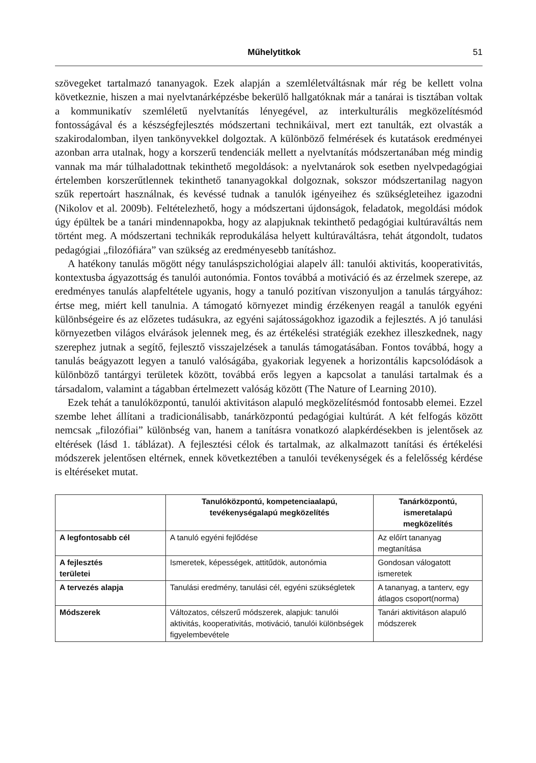Műhelytitkok 51
szövegeket tartalmazó tananyagok. Ezek alapján a szemléletváltásnak már rég be kellett volna következnie, hiszen a mai nyelvtanárképzésbe bekerülő hallgatóknak már a tanárai is tisztában voltak a kommunikatív szemléletű nyelvtanítás lényegével, az interkulturális megközelítésmód fontosságával és a készségfejlesztés módszertani technikáival, mert ezt tanulták, ezt olvasták a szakirodalomban, ilyen tankönyvekkel dolgoztak. A különböző felmérések és kutatások eredményei azonban arra utalnak, hogy a korszerű tendenciák mellett a nyelvtanítás módszertanában még mindig vannak ma már túlhaladottnak tekinthető megoldások: a nyelvtanárok sok esetben nyelvpedagógiai értelemben korszerűtlennek tekinthető tananyagokkal dolgoznak, sokszor módszertanilag nagyon szűk repertoárt használnak, és kevéssé tudnak a tanulók igényeihez és szükségleteihez igazodni (Nikolov et al. 2009b). Feltételezhető, hogy a módszertani újdonságok, feladatok, megoldási módok úgy épültek be a tanári mindennapokba, hogy az alapjuknak tekinthető pedagógiai kultúraváltás nem történt meg. A módszertani technikák reprodukálása helyett kultúraváltásra, tehát átgondolt, tudatos pedagógiai „filozófiára” van szükség az eredményesebb tanításhoz.
A hatékony tanulás mögött négy tanuláspszichológiai alapelv áll: tanulói aktivitás, kooperativitás, kontextusba ágyazottság és tanulói autonómia. Fontos továbbá a motiváció és az érzelmek szerepe, az eredményes tanulás alapfeltétele ugyanis, hogy a tanuló pozitívan viszonyuljon a tanulás tárgyához: értse meg, miért kell tanulnia. A támogató környezet mindig érzékenyen reagál a tanulók egyéni különbségeire és az előzetes tudásukra, az egyéni sajátosságokhoz igazodik a fejlesztés. A jó tanulási környezetben világos elvárások jelennek meg, és az értékelési stratégiák ezekhez illeszkednek, nagy szerephez jutnak a segítő, fejlesztő visszajelzések a tanulás támogatásában. Fontos továbbá, hogy a tanulás beágyazott legyen a tanuló valóságába, gyakoriak legyenek a horizontális kapcsolódások a különböző tantárgyi területek között, továbbá erős legyen a kapcsolat a tanulási tartalmak és a társadalom, valamint a tágabban értelmezett valóság között (The Nature of Learning 2010).
Ezek tehát a tanulóközpontú, tanulói aktivitáson alapuló megközelítésmód fontosabb elemei. Ezzel szembe lehet állítani a tradicionálisabb, tanárközpontú pedagógiai kultúrát. A két felfogás között nemcsak „filozófiai” különbség van, hanem a tanításra vonatkozó alapkérdésekben is jelentősek az eltérések (lásd 1. táblázat). A fejlesztési célok és tartalmak, az alkalmazott tanítási és értékelési módszerek jelentősen eltérnek, ennek következtében a tanulói tevékenységek és a felelősség kérdése is eltéréseket mutat.
| | Tanulóközpontú, kompetenciaalapú, tevékenységalapú megközelítés | Tanárközpontú, ismeretalapú megközelítés |
| --- | --- | --- |
| A legfontosabb cél | A tanuló egyéni fejlődése | Az előírt tananyag megtanítása |
| A fejlesztés területei | Ismeretek, képességek, attitűdök, autonómia | Gondosan válogatott ismeretek |
| A tervezés alapja | Tanulási eredmény, tanulási cél, egyéni szükségletek | A tananyag, a tanterv, egy átlagos csoport(norma) |
| Módszerek | Változatos, célszerű módszerek, alapjuk: tanulói aktivitás, kooperativitás, motiváció, tanulói különbségek figyelembevétele | Tanári aktivitáson alapuló módszerek |